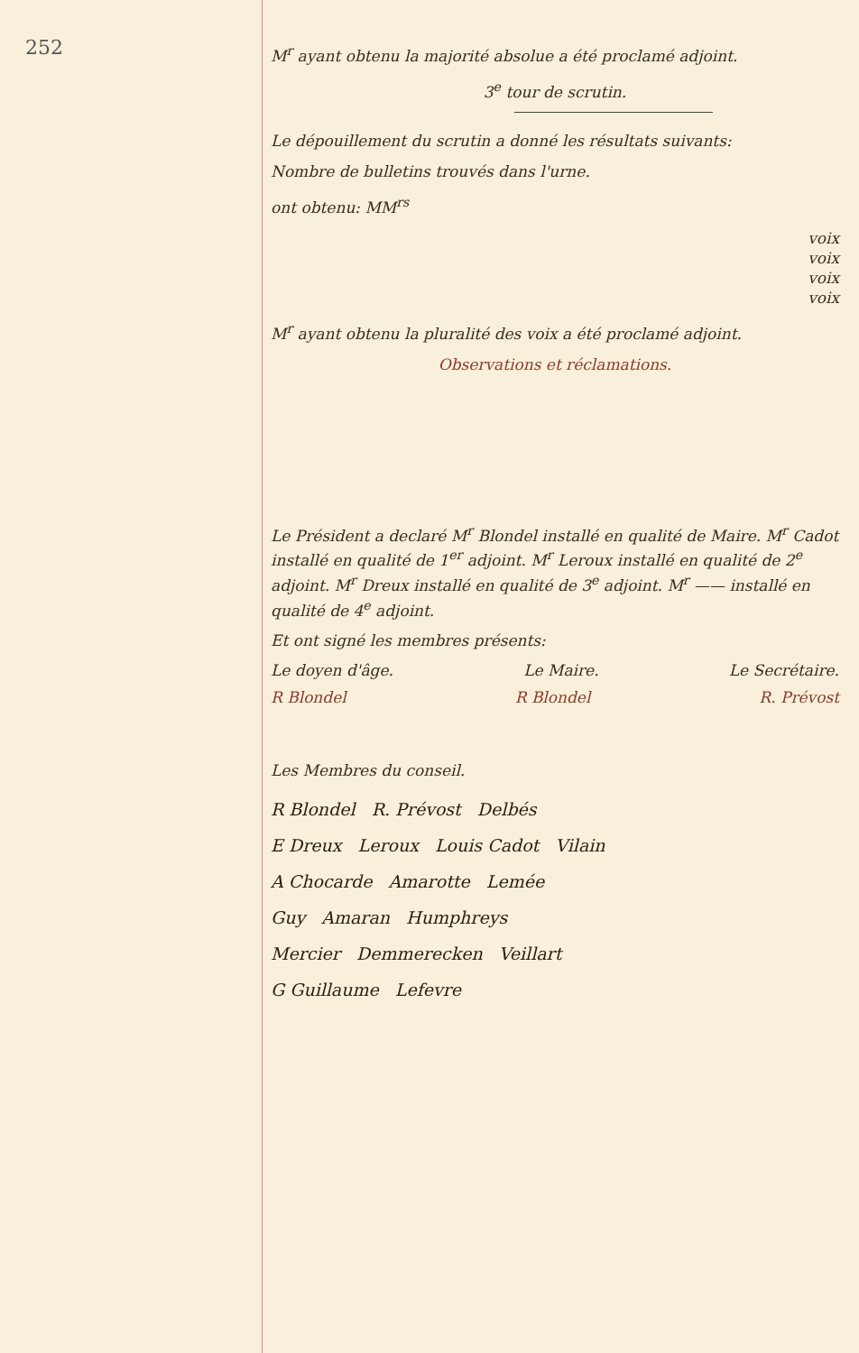252
M<sup>r</sup> ayant obtenu la majorité absolue a été proclamé adjoint.
3<sup>e</sup> tour de scrutin.
Le dépouillement du scrutin a donné les résultats suivants:
Nombre de bulletins trouvés dans l'urne.
ont obtenu: MM<sup>rs</sup>
voix
voix
voix
voix
M<sup>r</sup> ayant obtenu la pluralité des voix a été proclamé adjoint.
Observations et réclamations.
Le Président a declaré M<sup>r</sup> Blondel installé en qualité de Maire. M<sup>r</sup> Cadot installé en qualité de 1<sup>er</sup> adjoint. M<sup>r</sup> Leroux installé en qualité de 2<sup>e</sup> adjoint. M<sup>r</sup> Dreux installé en qualité de 3<sup>e</sup> adjoint. M<sup>r</sup> —— installé en qualité de 4<sup>e</sup> adjoint.
Et ont signé les membres présents:
Le doyen d'âge. Le Maire. Le Secrétaire.
R Blondel R Blondel R. Prévost
Les Membres du conseil.
R Blondel R. Prévost Delbés
E Dreux Leroux Louis Cadot Vilain
A Chocarde Amarotte Lemée
Guy Amaran Humphreys
Mercier Demmerecken Veillart
G Guillaume Lefevre